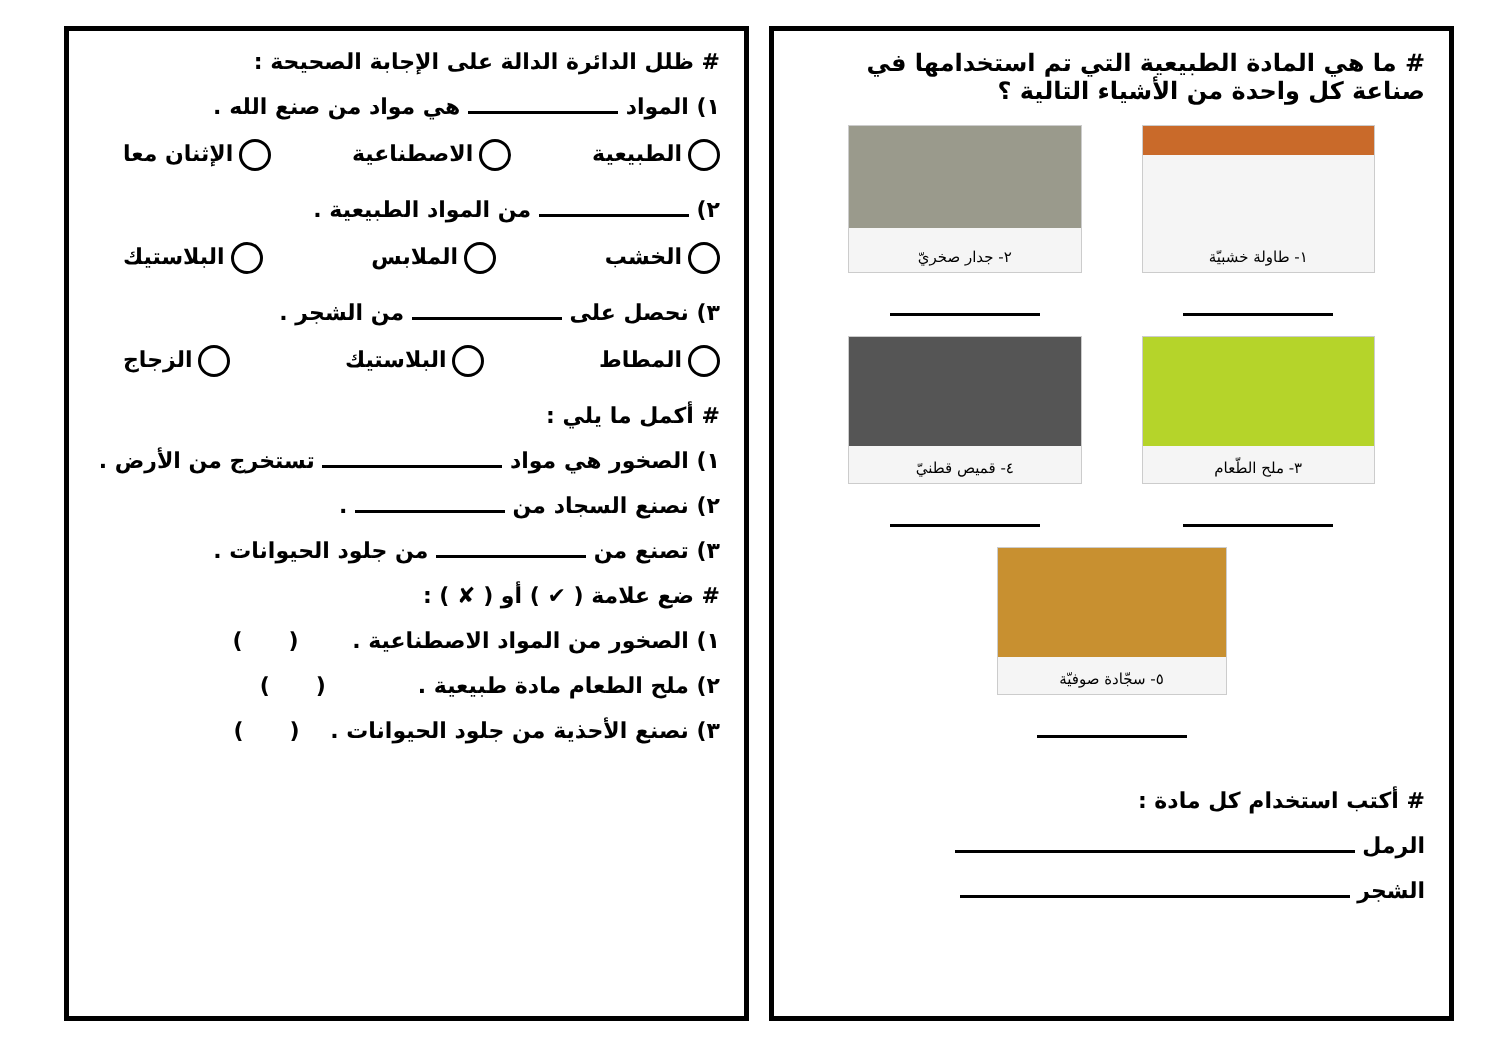# ما هي المادة الطبيعية التي تم استخدامها في صناعة كل واحدة من الأشياء التالية ؟
١- طاولة خشبيّة
٢- جدار صخريّ
٣- ملح الطّعام
٤- قميص قطنيّ
٥- سجّادة صوفيّة
# أكتب استخدام كل مادة :
الرمل
الشجر
# ظلل الدائرة الدالة على الإجابة الصحيحة :
١) المواد هي مواد من صنع الله .
الطبيعية الاصطناعية الإثنان معا
٢) من المواد الطبيعية .
الخشب الملابس البلاستيك
٣) نحصل على من الشجر .
المطاط البلاستيك الزجاج
# أكمل ما يلي :
١) الصخور هي مواد تستخرج من الأرض .
٢) نصنع السجاد من .
٣) تصنع من من جلود الحيوانات .
# ضع علامة ( ✔ ) أو ( ✘ ) :
١) الصخور من المواد الاصطناعية . ( )
٢) ملح الطعام مادة طبيعية . ( )
٣) نصنع الأحذية من جلود الحيوانات . ( )